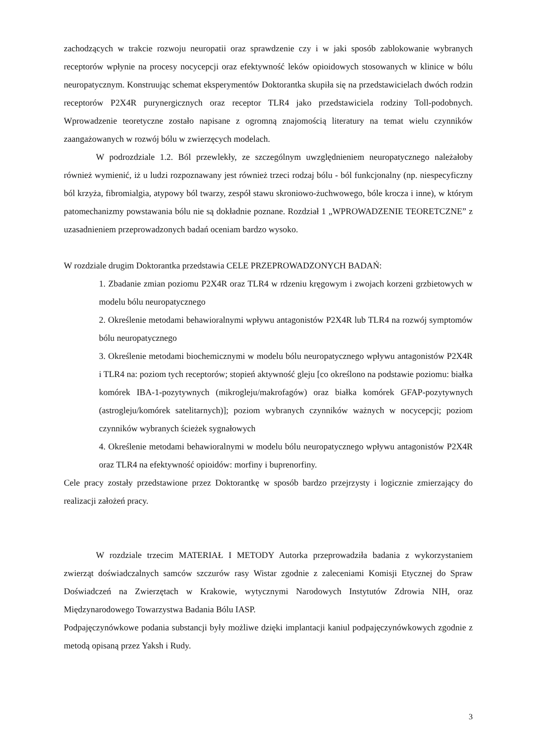zachodzących w trakcie rozwoju neuropatii oraz sprawdzenie czy i w jaki sposób zablokowanie wybranych receptorów wpłynie na procesy nocycepcji oraz efektywność leków opioidowych stosowanych w klinice w bólu neuropatycznym. Konstruując schemat eksperymentów Doktorantka skupiła się na przedstawicielach dwóch rodzin receptorów P2X4R purynergicznych oraz receptor TLR4 jako przedstawiciela rodziny Toll-podobnych. Wprowadzenie teoretyczne zostało napisane z ogromną znajomością literatury na temat wielu czynników zaangażowanych w rozwój bólu w zwierzęcych modelach.
W podrozdziale 1.2. Ból przewlekły, ze szczególnym uwzględnieniem neuropatycznego należałoby również wymienić, iż u ludzi rozpoznawany jest również trzeci rodzaj bólu - ból funkcjonalny (np. niespecyficzny ból krzyża, fibromialgia, atypowy ból twarzy, zespół stawu skroniowo-żuchwowego, bóle krocza i inne), w którym patomechanizmy powstawania bólu nie są dokładnie poznane. Rozdział 1 „WPROWADZENIE TEORETCZNE” z uzasadnieniem przeprowadzonych badań oceniam bardzo wysoko.
W rozdziale drugim Doktorantka przedstawia CELE PRZEPROWADZONYCH BADAŃ:
1. Zbadanie zmian poziomu P2X4R oraz TLR4 w rdzeniu kręgowym i zwojach korzeni grzbietowych w modelu bólu neuropatycznego
2. Określenie metodami behawioralnymi wpływu antagonistów P2X4R lub TLR4 na rozwój symptomów bólu neuropatycznego
3. Określenie metodami biochemicznymi w modelu bólu neuropatycznego wpływu antagonistów P2X4R i TLR4 na: poziom tych receptorów; stopień aktywność gleju [co określono na podstawie poziomu: białka komórek IBA-1-pozytywnych (mikrogleju/makrofagów) oraz białka komórek GFAP-pozytywnych (astrogleju/komórek satelitarnych)]; poziom wybranych czynników ważnych w nocycepcji; poziom czynników wybranych ścieżek sygnałowych
4. Określenie metodami behawioralnymi w modelu bólu neuropatycznego wpływu antagonistów P2X4R oraz TLR4 na efektywność opioidów: morfiny i buprenorfiny.
Cele pracy zostały przedstawione przez Doktorantkę w sposób bardzo przejrzysty i logicznie zmierzający do realizacji założeń pracy.
W rozdziale trzecim MATERIAŁ I METODY Autorka przeprowadziła badania z wykorzystaniem zwierząt doświadczalnych samców szczurów rasy Wistar zgodnie z zaleceniami Komisji Etycznej do Spraw Doświadczeń na Zwierzętach w Krakowie, wytycznymi Narodowych Instytutów Zdrowia NIH, oraz Międzynarodowego Towarzystwa Badania Bólu IASP.
Podpajęczynówkowe podania substancji były możliwe dzięki implantacji kaniul podpajęczynówkowych zgodnie z metodą opisaną przez Yaksh i Rudy.
3